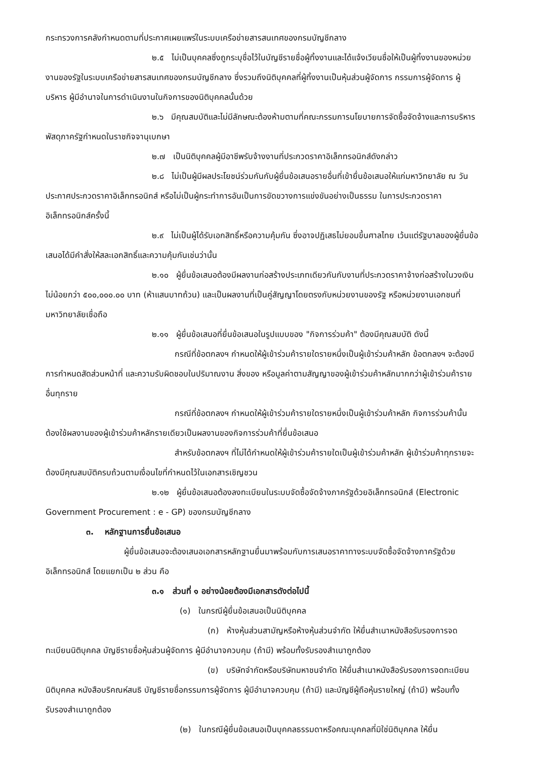กระทรวงการคลังกำหนดตามที่ประกาศเผยแพร่ในระบบเครือข่ายสารสนเทศของกรมบัญชีกลาง
๒.๕ ไม่เป็นบุคคลซึ่งถูกระบุชื่อไว้ในบัญชีรายชื่อผู้ทิ้งงานและได้แจ้งเวียนชื่อให้เป็นผู้ทิ้งงานของหน่วยงานของรัฐในระบบเครือข่ายสารสนเทศของกรมบัญชีกลาง ซึ่งรวมถึงนิติบุคคลที่ผู้ทิ้งงานเป็นหุ้นส่วนผู้จัดการ กรรมการผู้จัดการ ผู้บริหาร ผู้มีอำนาจในการดำเนินงานในกิจการของนิติบุคคลนั้นด้วย
๒.๖ มีคุณสมบัติและไม่มีลักษณะต้องห้ามตามที่คณะกรรมการนโยบายการจัดซื้อจัดจ้างและการบริหารพัสดุภาครัฐกำหนดในราชกิจจานุเบกษา
๒.๗ เป็นนิติบุคคลผู้มีอาชีพรับจ้างงานที่ประกวดราคาอิเล็กทรอนิกส์ดังกล่าว
๒.๘ ไม่เป็นผู้มีผลประโยชน์ร่วมกันกับผู้ยื่นข้อเสนอรายอื่นที่เข้ายื่นข้อเสนอให้แก่มหาวิทยาลัย ณ วันประกาศประกวดราคาอิเล็กทรอนิกส์ หรือไม่เป็นผู้กระทำการอันเป็นการขัดขวางการแข่งขันอย่างเป็นธรรม ในการประกวดราคาอิเล็กทรอนิกส์ครั้งนี้
๒.๙ ไม่เป็นผู้ได้รับเอกสิทธิ์หรือความคุ้มกัน ซึ่งอาจปฏิเสธไม่ยอมขึ้นศาลไทย เว้นแต่รัฐบาลของผู้ยื่นข้อเสนอได้มีคำสั่งให้สละเอกสิทธิ์และความคุ้มกันเช่นว่านั้น
๒.๑๐ ผู้ยื่นข้อเสนอต้องมีผลงานก่อสร้างประเภทเดียวกันกับงานที่ประกวดราคาจ้างก่อสร้างในวงเงินไม่น้อยกว่า ๕๐๐,๐๐๐.๐๐ บาท (ห้าแสนบาทถ้วน) และเป็นผลงานที่เป็นคู่สัญญาโดยตรงกับหน่วยงานของรัฐ หรือหน่วยงานเอกชนที่มหาวิทยาลัยเชื่อถือ
๒.๑๑ ผู้ยื่นข้อเสนอที่ยื่นข้อเสนอในรูปแบบของ "กิจการร่วมค้า" ต้องมีคุณสมบัติ ดังนี้
กรณีที่ข้อตกลงฯ กำหนดให้ผู้เข้าร่วมค้ารายใดรายหนึ่งเป็นผู้เข้าร่วมค้าหลัก ข้อตกลงฯ จะต้องมีการกำหนดสัดส่วนหน้าที่ และความรับผิดชอบในปริมาณงาน สิ่งของ หรือมูลค่าตามสัญญาของผู้เข้าร่วมค้าหลักมากกว่าผู้เข้าร่วมค้ารายอื่นทุกราย
กรณีที่ข้อตกลงฯ กำหนดให้ผู้เข้าร่วมค้ารายใดรายหนึ่งเป็นผู้เข้าร่วมค้าหลัก กิจการร่วมค้านั้นต้องใช้ผลงานของผู้เข้าร่วมค้าหลักรายเดียวเป็นผลงานของกิจการร่วมค้าที่ยื่นข้อเสนอ
สำหรับข้อตกลงฯ ที่ไม่ได้กำหนดให้ผู้เข้าร่วมค้ารายใดเป็นผู้เข้าร่วมค้าหลัก ผู้เข้าร่วมค้าทุกรายจะต้องมีคุณสมบัติครบถ้วนตามเงื่อนไขที่กำหนดไว้ในเอกสารเชิญชวน
๒.๑๒ ผู้ยื่นข้อเสนอต้องลงทะเบียนในระบบจัดซื้อจัดจ้างภาครัฐด้วยอิเล็กทรอนิกส์ (Electronic Government Procurement : e - GP) ของกรมบัญชีกลาง
๓. หลักฐานการยื่นข้อเสนอ
ผู้ยื่นข้อเสนอจะต้องเสนอเอกสารหลักฐานยื่นมาพร้อมกับการเสนอราคาทางระบบจัดซื้อจัดจ้างภาครัฐด้วยอิเล็กทรอนิกส์ โดยแยกเป็น ๒ ส่วน คือ
๓.๑ ส่วนที่ ๑ อย่างน้อยต้องมีเอกสารดังต่อไปนี้
(๑) ในกรณีผู้ยื่นข้อเสนอเป็นนิติบุคคล
(ก) ห้างหุ้นส่วนสามัญหรือห้างหุ้นส่วนจำกัด ให้ยื่นสำเนาหนังสือรับรองการจดทะเบียนนิติบุคคล บัญชีรายชื่อหุ้นส่วนผู้จัดการ ผู้มีอำนาจควบคุม (ถ้ามี) พร้อมทั้งรับรองสำเนาถูกต้อง
(ข) บริษัทจำกัดหรือบริษัทมหาชนจำกัด ให้ยื่นสำเนาหนังสือรับรองการจดทะเบียนนิติบุคคล หนังสือบริคณห์สนธิ บัญชีรายชื่อกรรมการผู้จัดการ ผู้มีอำนาจควบคุม (ถ้ามี) และบัญชีผู้ถือหุ้นรายใหญ่ (ถ้ามี) พร้อมทั้งรับรองสำเนาถูกต้อง
(๒) ในกรณีผู้ยื่นข้อเสนอเป็นบุคคลธรรมดาหรือคณะบุคคลที่มิใช่นิติบุคคล ให้ยื่น